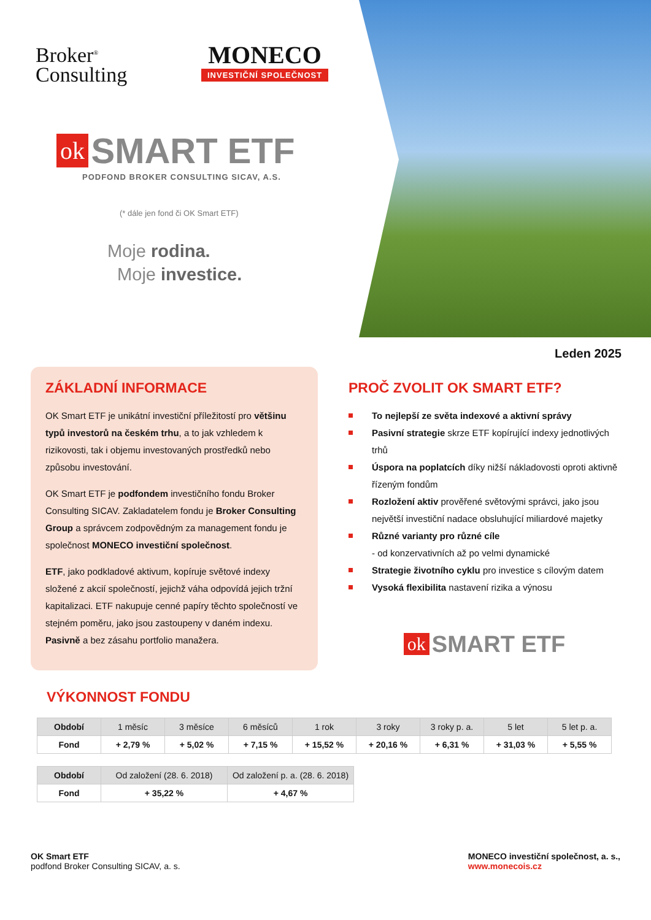Broker<sup>®</sup>
Consulting
MONECO
INVESTIČNÍ SPOLEČNOST
ok SMART ETF
PODFOND BROKER CONSULTING SICAV, A.S.
(* dále jen fond či OK Smart ETF)
Moje rodina.
Moje investice.
Leden 2025
ZÁKLADNÍ INFORMACE
OK Smart ETF je unikátní investiční příležitostí pro většinu typů investorů na českém trhu, a to jak vzhledem k rizikovosti, tak i objemu investovaných prostředků nebo způsobu investování.
OK Smart ETF je podfondem investičního fondu Broker Consulting SICAV. Zakladatelem fondu je Broker Consulting Group a správcem zodpovědným za management fondu je společnost MONECO investiční společnost.
ETF, jako podkladové aktivum, kopíruje světové indexy složené z akcií společností, jejichž váha odpovídá jejich tržní kapitalizaci. ETF nakupuje cenné papíry těchto společností ve stejném poměru, jako jsou zastoupeny v daném indexu. Pasivně a bez zásahu portfolio manažera.
PROČ ZVOLIT OK SMART ETF?
To nejlepší ze světa indexové a aktivní správy
Pasivní strategie skrze ETF kopírující indexy jednotlivých trhů
Úspora na poplatcích díky nižší nákladovosti oproti aktivně řízeným fondům
Rozložení aktiv prověřené světovými správci, jako jsou největší investiční nadace obsluhující miliardové majetky
Různé varianty pro různé cíle
- od konzervativních až po velmi dynamické
Strategie životního cyklu pro investice s cílovým datem
Vysoká flexibilita nastavení rizika a výnosu
ok SMART ETF
VÝKONNOST FONDU
| Období | 1 měsíc | 3 měsíce | 6 měsíců | 1 rok | 3 roky | 3 roky p. a. | 5 let | 5 let p. a. |
| Fond | + 2,79 % | + 5,02 % | + 7,15 % | + 15,52 % | + 20,16 % | + 6,31 % | + 31,03 % | + 5,55 % |
| Období | Od založení (28. 6. 2018) | Od založení p. a. (28. 6. 2018) |
| Fond | + 35,22 % | + 4,67 % |
OK Smart ETF
podfond Broker Consulting SICAV, a. s.
MONECO investiční společnost, a. s.,
www.monecois.cz